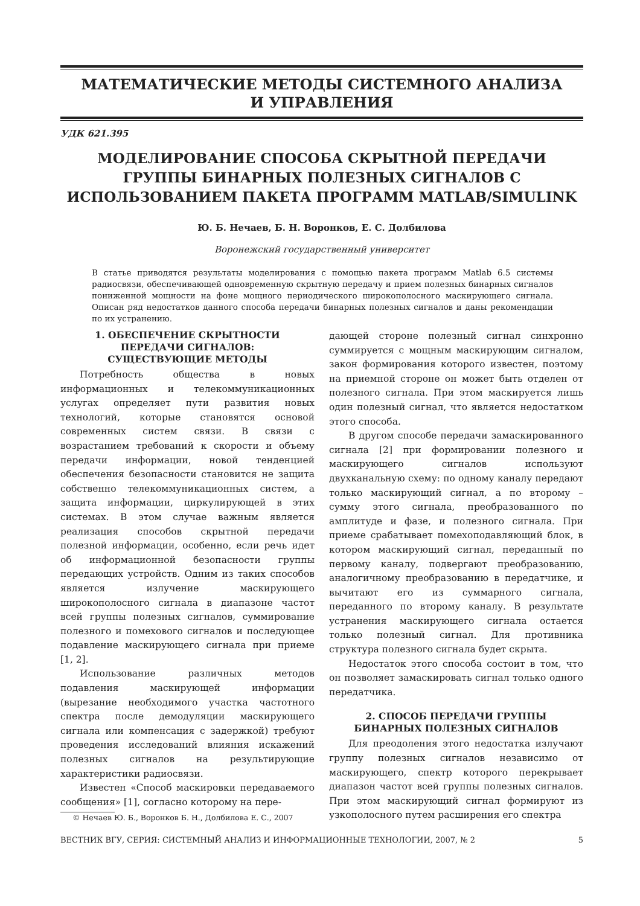МАТЕМАТИЧЕСКИЕ МЕТОДЫ СИСТЕМНОГО АНАЛИЗА
И УПРАВЛЕНИЯ
УДК 621.395
МОДЕЛИРОВАНИЕ СПОСОБА СКРЫТНОЙ ПЕРЕДАЧИ ГРУППЫ БИНАРНЫХ ПОЛЕЗНЫХ СИГНАЛОВ С ИСПОЛЬЗОВАНИЕМ ПАКЕТА ПРОГРАММ MATLAB/SIMULINK
Ю. Б. Нечаев, Б. Н. Воронков, Е. С. Долбилова
Воронежский государственный университет
В статье приводятся результаты моделирования с помощью пакета программ Matlab 6.5 системы радиосвязи, обеспечивающей одновременную скрытную передачу и прием полезных бинарных сигналов пониженной мощности на фоне мощного периодического широкополосного маскирующего сигнала. Описан ряд недостатков данного способа передачи бинарных полезных сигналов и даны рекомендации по их устранению.
1. ОБЕСПЕЧЕНИЕ СКРЫТНОСТИ
ПЕРЕДАЧИ СИГНАЛОВ:
СУЩЕСТВУЮЩИЕ МЕТОДЫ
Потребность общества в новых информационных и телекоммуникационных услугах определяет пути развития новых технологий, которые становятся основой современных систем связи. В связи с возрастанием требований к скорости и объему передачи информации, новой тенденцией обеспечения безопасности становится не защита собственно телекоммуникационных систем, а защита информации, циркулирующей в этих системах. В этом случае важным является реализация способов скрытной передачи полезной информации, особенно, если речь идет об информационной безопасности группы передающих устройств. Одним из таких способов является излучение маскирующего широкополосного сигнала в диапазоне частот всей группы полезных сигналов, суммирование полезного и помехового сигналов и последующее подавление маскирующего сигнала при приеме [1, 2].
Использование различных методов подавления маскирующей информации (вырезание необходимого участка частотного спектра после демодуляции маскирующего сигнала или компенсация с задержкой) требуют проведения исследований влияния искажений полезных сигналов на результирующие характеристики радиосвязи.
Известен «Способ маскировки передаваемого сообщения» [1], согласно которому на пере-
© Нечаев Ю. Б., Воронков Б. Н., Долбилова Е. С., 2007
дающей стороне полезный сигнал синхронно суммируется с мощным маскирующим сигналом, закон формирования которого известен, поэтому на приемной стороне он может быть отделен от полезного сигнала. При этом маскируется лишь один полезный сигнал, что является недостатком этого способа.
В другом способе передачи замаскированного сигнала [2] при формировании полезного и маскирующего сигналов используют двухканальную схему: по одному каналу передают только маскирующий сигнал, а по второму – сумму этого сигнала, преобразованного по амплитуде и фазе, и полезного сигнала. При приеме срабатывает помехоподавляющий блок, в котором маскирующий сигнал, переданный по первому каналу, подвергают преобразованию, аналогичному преобразованию в передатчике, и вычитают его из суммарного сигнала, переданного по второму каналу. В результате устранения маскирующего сигнала остается только полезный сигнал. Для противника структура полезного сигнала будет скрыта.
Недостаток этого способа состоит в том, что он позволяет замаскировать сигнал только одного передатчика.
2. СПОСОБ ПЕРЕДАЧИ ГРУППЫ
БИНАРНЫХ ПОЛЕЗНЫХ СИГНАЛОВ
Для преодоления этого недостатка излучают группу полезных сигналов независимо от маскирующего, спектр которого перекрывает диапазон частот всей группы полезных сигналов. При этом маскирующий сигнал формируют из узкополосного путем расширения его спектра
ВЕСТНИК ВГУ, СЕРИЯ: СИСТЕМНЫЙ АНАЛИЗ И ИНФОРМАЦИОННЫЕ ТЕХНОЛОГИИ, 2007, № 2 5